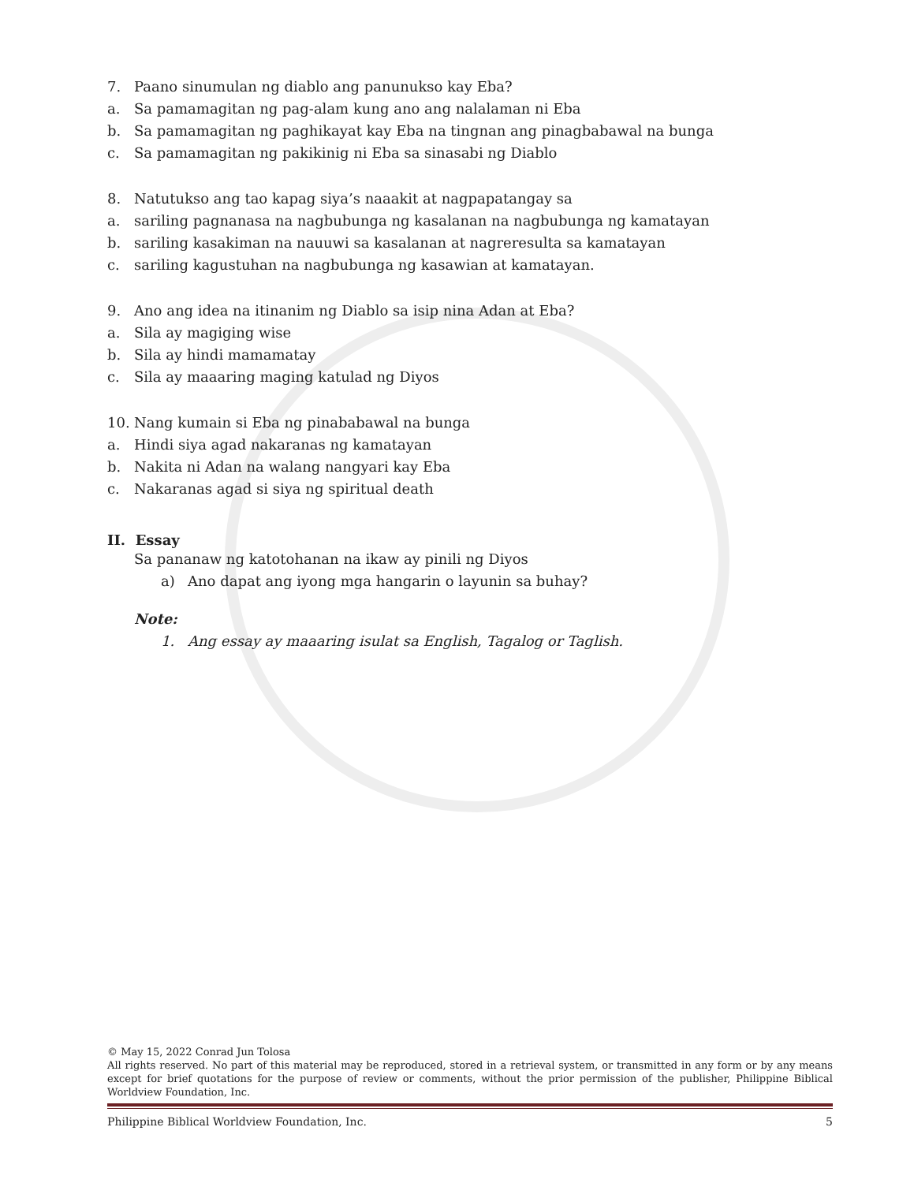7. Paano sinumulan ng diablo ang panunukso kay Eba?
a. Sa pamamagitan ng pag-alam kung ano ang nalalaman ni Eba
b. Sa pamamagitan ng paghikayat kay Eba na tingnan ang pinagbabawal na bunga
c. Sa pamamagitan ng pakikinig ni Eba sa sinasabi ng Diablo
8. Natutukso ang tao kapag siya’s naaakit at nagpapatangay sa
a. sariling pagnanasa na nagbubunga ng kasalanan na nagbubunga ng kamatayan
b. sariling kasakiman na nauuwi sa kasalanan at nagreresulta sa kamatayan
c. sariling kagustuhan na nagbubunga ng kasawian at kamatayan.
9. Ano ang idea na itinanim ng Diablo sa isip nina Adan at Eba?
a. Sila ay magiging wise
b. Sila ay hindi mamamatay
c. Sila ay maaaring maging katulad ng Diyos
10. Nang kumain si Eba ng pinababawal na bunga
a. Hindi siya agad nakaranas ng kamatayan
b. Nakita ni Adan na walang nangyari kay Eba
c. Nakaranas agad si siya ng spiritual death
II. Essay
Sa pananaw ng katotohanan na ikaw ay pinili ng Diyos
a) Ano dapat ang iyong mga hangarin o layunin sa buhay?
Note:
1. Ang essay ay maaaring isulat sa English, Tagalog or Taglish.
© May 15, 2022 Conrad Jun Tolosa
All rights reserved. No part of this material may be reproduced, stored in a retrieval system, or transmitted in any form or by any means except for brief quotations for the purpose of review or comments, without the prior permission of the publisher, Philippine Biblical Worldview Foundation, Inc.
Philippine Biblical Worldview Foundation, Inc. 5